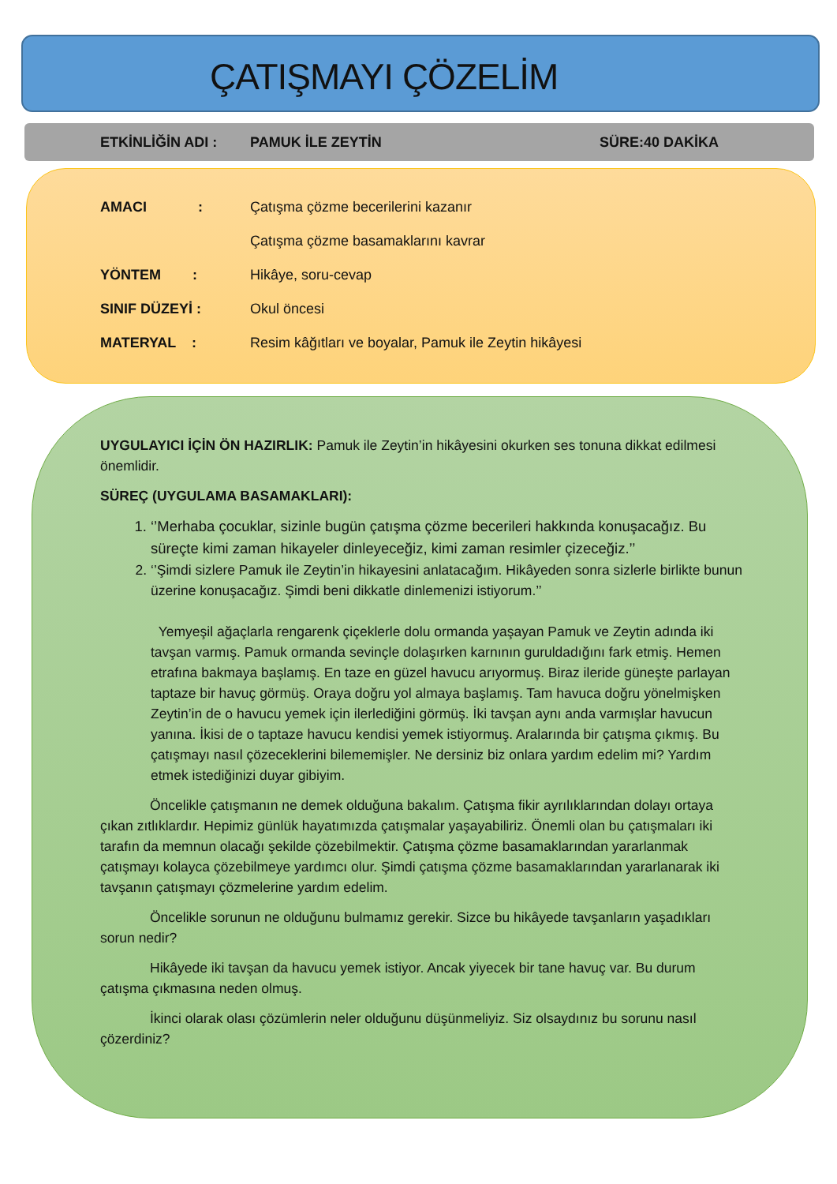ÇATIŞMAYI ÇÖZELİM
ETKİNLİĞİN ADI : PAMUK İLE ZEYTİN SÜRE:40 DAKİKA
AMACI : Çatışma çözme becerilerini kazanır
Çatışma çözme basamaklarını kavrar
YÖNTEM : Hikâye, soru-cevap
SINIF DÜZEYİ : Okul öncesi
MATERYAL : Resim kâğıtları ve boyalar, Pamuk ile Zeytin hikâyesi
UYGULAYICI İÇİN ÖN HAZIRLIK: Pamuk ile Zeytin’in hikâyesini okurken ses tonuna dikkat edilmesi önemlidir.
SÜREÇ (UYGULAMA BASAMAKLARI):
1. ‘’Merhaba çocuklar, sizinle bugün çatışma çözme becerileri hakkında konuşacağız. Bu süreçte kimi zaman hikayeler dinleyeceğiz, kimi zaman resimler çizeceğiz.’’
2. ‘’Şimdi sizlere Pamuk ile Zeytin’in hikayesini anlatacağım. Hikâyeden sonra sizlerle birlikte bunun üzerine konuşacağız. Şimdi beni dikkatle dinlemenizi istiyorum.’’
Yemyeşil ağaçlarla rengarenk çiçeklerle dolu ormanda yaşayan Pamuk ve Zeytin adında iki tavşan varmış. Pamuk ormanda sevinçle dolaşırken karnının guruldadığını fark etmiş. Hemen etrafına bakmaya başlamış. En taze en güzel havucu arıyormuş. Biraz ileride güneşte parlayan taptaze bir havuç görmüş. Oraya doğru yol almaya başlamış. Tam havuca doğru yönelmişken Zeytin’in de o havucu yemek için ilerlediğini görmüş. İki tavşan aynı anda varmışlar havucun yanına. İkisi de o taptaze havucu kendisi yemek istiyormuş. Aralarında bir çatışma çıkmış. Bu çatışmayı nasıl çözeceklerini bilememişler. Ne dersiniz biz onlara yardım edelim mi? Yardım etmek istediğinizi duyar gibiyim.
Öncelikle çatışmanın ne demek olduğuna bakalım. Çatışma fikir ayrılıklarından dolayı ortaya çıkan zıtlıklardır. Hepimiz günlük hayatımızda çatışmalar yaşayabiliriz. Önemli olan bu çatışmaları iki tarafın da memnun olacağı şekilde çözebilmektir. Çatışma çözme basamaklarından yararlanmak çatışmayı kolayca çözebilmeye yardımcı olur. Şimdi çatışma çözme basamaklarından yararlanarak iki tavşanın çatışmayı çözmelerine yardım edelim.
Öncelikle sorunun ne olduğunu bulmamız gerekir. Sizce bu hikâyede tavşanların yaşadıkları sorun nedir?
Hikâyede iki tavşan da havucu yemek istiyor. Ancak yiyecek bir tane havuç var. Bu durum çatışma çıkmasına neden olmuş.
İkinci olarak olası çözümlerin neler olduğunu düşünmeliyiz. Siz olsaydınız bu sorunu nasıl çözerdiniz?